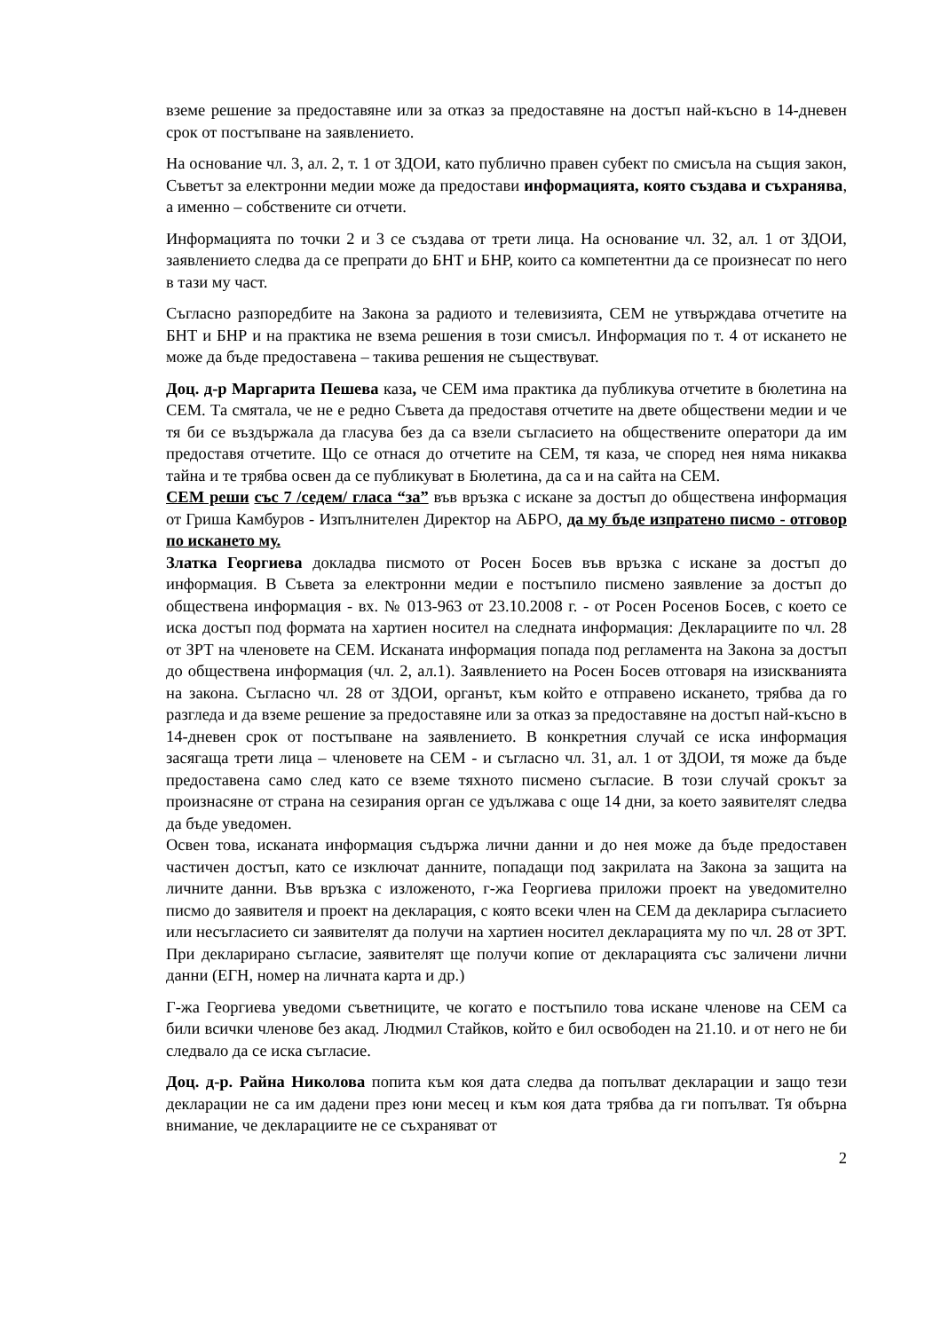вземе решение за предоставяне или за отказ за предоставяне на достъп най-късно в 14-дневен срок от постъпване на заявлението.
На основание чл. 3, ал. 2, т. 1 от ЗДОИ, като публично правен субект по смисъла на същия закон, Съветът за електронни медии може да предостави информацията, която създава и съхранява, а именно – собствените си отчети.
Информацията по точки 2 и 3 се създава от трети лица. На основание чл. 32, ал. 1 от ЗДОИ, заявлението следва да се препрати до БНТ и БНР, които са компетентни да се произнесат по него в тази му част.
Съгласно разпоредбите на Закона за радиото и телевизията, СЕМ не утвърждава отчетите на БНТ и БНР и на практика не взема решения в този смисъл. Информация по т. 4 от искането не може да бъде предоставена – такива решения не съществуват.
Доц. д-р Маргарита Пешева каза, че СЕМ има практика да публикува отчетите в бюлетина на СЕМ. Та смятала, че не е редно Съвета да предоставя отчетите на двете обществени медии и че тя би се въздържала да гласува без да са взели съгласието на обществените оператори да им предоставя отчетите. Що се отнася до отчетите на СЕМ, тя каза, че според нея няма никаква тайна и те трябва освен да се публикуват в Бюлетина, да са и на сайта на СЕМ.
СЕМ реши със 7 /седем/ гласа “за” във връзка с искане за достъп до обществена информация от Гриша Камбуров - Изпълнителен Директор на АБРО, да му бъде изпратено писмо - отговор по искането му.
Златка Георгиева докладва писмото от Росен Босев във връзка с искане за достъп до информация. В Съвета за електронни медии е постъпило писмено заявление за достъп до обществена информация - вх. № 013-963 от 23.10.2008 г. - от Росен Росенов Босев, с което се иска достъп под формата на хартиен носител на следната информация: Декларациите по чл. 28 от ЗРТ на членовете на СЕМ. Исканата информация попада под регламента на Закона за достъп до обществена информация (чл. 2, ал.1). Заявлението на Росен Босев отговаря на изискванията на закона. Съгласно чл. 28 от ЗДОИ, органът, към който е отправено искането, трябва да го разгледа и да вземе решение за предоставяне или за отказ за предоставяне на достъп най-късно в 14-дневен срок от постъпване на заявлението. В конкретния случай се иска информация засягаща трети лица – членовете на СЕМ - и съгласно чл. 31, ал. 1 от ЗДОИ, тя може да бъде предоставена само след като се вземе тяхното писмено съгласие. В този случай срокът за произнасяне от страна на сезирания орган се удължава с още 14 дни, за което заявителят следва да бъде уведомен.
Освен това, исканата информация съдържа лични данни и до нея може да бъде предоставен частичен достъп, като се изключат данните, попадащи под закрилата на Закона за защита на личните данни. Във връзка с изложеното, г-жа Георгиева приложи проект на уведомително писмо до заявителя и проект на декларация, с която всеки член на СЕМ да декларира съгласието или несъгласието си заявителят да получи на хартиен носител декларацията му по чл. 28 от ЗРТ. При декларирано съгласие, заявителят ще получи копие от декларацията със заличени лични данни (ЕГН, номер на личната карта и др.)
Г-жа Георгиева уведоми съветниците, че когато е постъпило това искане членове на СЕМ са били всички членове без акад. Людмил Стайков, който е бил освободен на 21.10. и от него не би следвало да се иска съгласие.
Доц. д-р. Райна Николова попита към коя дата следва да попълват декларации и защо тези декларации не са им дадени през юни месец и към коя дата трябва да ги попълват. Тя обърна внимание, че декларациите не се съхраняват от
2